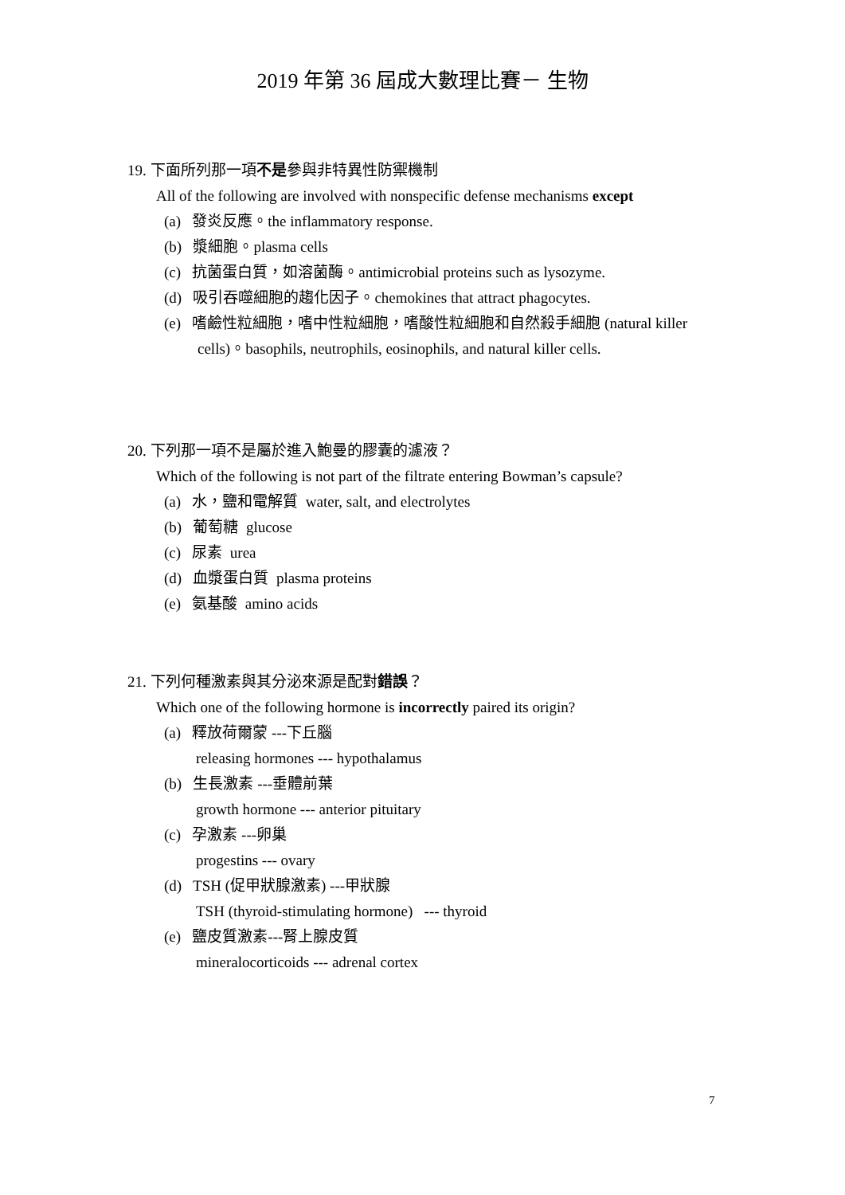2019 年第 36 屆成大數理比賽－ 生物
19. 下面所列那一項不是參與非特異性防禦機制
All of the following are involved with nonspecific defense mechanisms except
(a) 發炎反應。the inflammatory response.
(b) 漿細胞。plasma cells
(c) 抗菌蛋白質，如溶菌酶。antimicrobial proteins such as lysozyme.
(d) 吸引吞噬細胞的趨化因子。chemokines that attract phagocytes.
(e) 嗜鹼性粒細胞，嗜中性粒細胞，嗜酸性粒細胞和自然殺手細胞 (natural killer cells)。basophils, neutrophils, eosinophils, and natural killer cells.
20. 下列那一項不是屬於進入鮑曼的膠囊的濾液？
Which of the following is not part of the filtrate entering Bowman’s capsule?
(a) 水，鹽和電解質 water, salt, and electrolytes
(b) 葡萄糖 glucose
(c) 尿素 urea
(d) 血漿蛋白質 plasma proteins
(e) 氨基酸 amino acids
21. 下列何種激素與其分泌來源是配對錯誤？
Which one of the following hormone is incorrectly paired its origin?
(a) 釋放荷爾蒙 ---下丘腦
releasing hormones --- hypothalamus
(b) 生長激素 ---垂體前葉
growth hormone --- anterior pituitary
(c) 孕激素 ---卵巢
progestins --- ovary
(d) TSH (促甲狀腺激素) ---甲狀腺
TSH (thyroid-stimulating hormone) --- thyroid
(e) 鹽皮質激素---腎上腺皮質
mineralocorticoids --- adrenal cortex
7